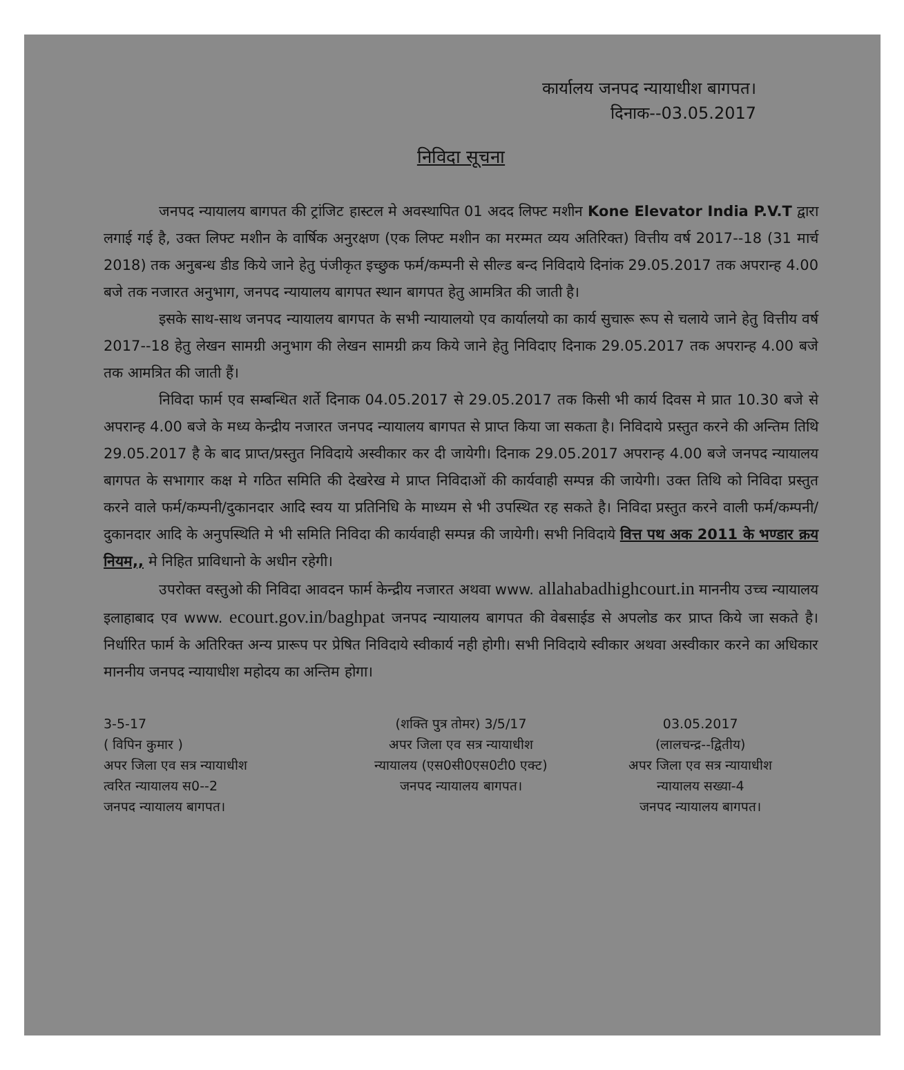कार्यालय जनपद न्यायाधीश बागपत।
दिनाक--03.05.2017
निविदा सूचना
जनपद न्यायालय बागपत की ट्रांजिट हास्टल मे अवस्थापित 01 अदद लिफ्ट मशीन Kone Elevator India P.V.T द्वारा लगाई गई है, उक्त लिफ्ट मशीन के वार्षिक अनुरक्षण (एक लिफ्ट मशीन का मरम्मत व्यय अतिरिक्त) वित्तीय वर्ष 2017--18 (31 मार्च 2018) तक अनुबन्ध डीड किये जाने हेतु पंजीकृत इच्छुक फर्म/कम्पनी से सील्ड बन्द निविदाये दिनांक 29.05.2017 तक अपरान्ह 4.00 बजे तक नजारत अनुभाग, जनपद न्यायालय बागपत स्थान बागपत हेतु आमत्रित की जाती है।
इसके साथ-साथ जनपद न्यायालय बागपत के सभी न्यायालयो एव कार्यालयो का कार्य सुचारू रूप से चलाये जाने हेतु वित्तीय वर्ष 2017--18 हेतु लेखन सामग्री अनुभाग की लेखन सामग्री क्रय किये जाने हेतु निविदाए दिनाक 29.05.2017 तक अपरान्ह 4.00 बजे तक आमत्रित की जाती हैं।
निविदा फार्म एव सम्बन्धित शर्ते दिनाक 04.05.2017 से 29.05.2017 तक किसी भी कार्य दिवस मे प्रात 10.30 बजे से अपरान्ह 4.00 बजे के मध्य केन्द्रीय नजारत जनपद न्यायालय बागपत से प्राप्त किया जा सकता है। निविदाये प्रस्तुत करने की अन्तिम तिथि 29.05.2017 है के बाद प्राप्त/प्रस्तुत निविदाये अस्वीकार कर दी जायेगी। दिनाक 29.05.2017 अपरान्ह 4.00 बजे जनपद न्यायालय बागपत के सभागार कक्ष मे गठित समिति की देखरेख मे प्राप्त निविदाओं की कार्यवाही सम्पन्न की जायेगी। उक्त तिथि को निविदा प्रस्तुत करने वाले फर्म/कम्पनी/दुकानदार आदि स्वय या प्रतिनिधि के माध्यम से भी उपस्थित रह सकते है। निविदा प्रस्तुत करने वाली फर्म/कम्पनी/दुकानदार आदि के अनुपस्थिति मे भी समिति निविदा की कार्यवाही सम्पन्न की जायेगी। सभी निविदाये वित्त पथ अक 2011 के भण्डार क्रय नियम,, मे निहित प्राविधानो के अधीन रहेगी।
उपरोक्त वस्तुओ की निविदा आवदन फार्म केन्द्रीय नजारत अथवा www. allahabadhighcourt.in माननीय उच्च न्यायालय इलाहाबाद एव www. ecourt.gov.in/baghpat जनपद न्यायालय बागपत की वेबसाईड से अपलोड कर प्राप्त किये जा सकते है। निर्धारित फार्म के अतिरिक्त अन्य प्रारूप पर प्रेषित निविदाये स्वीकार्य नही होगी। सभी निविदाये स्वीकार अथवा अस्वीकार करने का अधिकार माननीय जनपद न्यायाधीश महोदय का अन्तिम होगा।
3-5-17
( विपिन कुमार )
अपर जिला एव सत्र न्यायाधीश
त्वरित न्यायालय स0--2
जनपद न्यायालय बागपत।
(शक्ति पुत्र तोमर) 3/5/17
अपर जिला एव सत्र न्यायाधीश
न्यायालय (एस0सी0एस0टी0 एक्ट)
जनपद न्यायालय बागपत।
03.05.2017
(लालचन्द्र--द्वितीय)
अपर जिला एव सत्र न्यायाधीश
न्यायालय सख्या-4
जनपद न्यायालय बागपत।